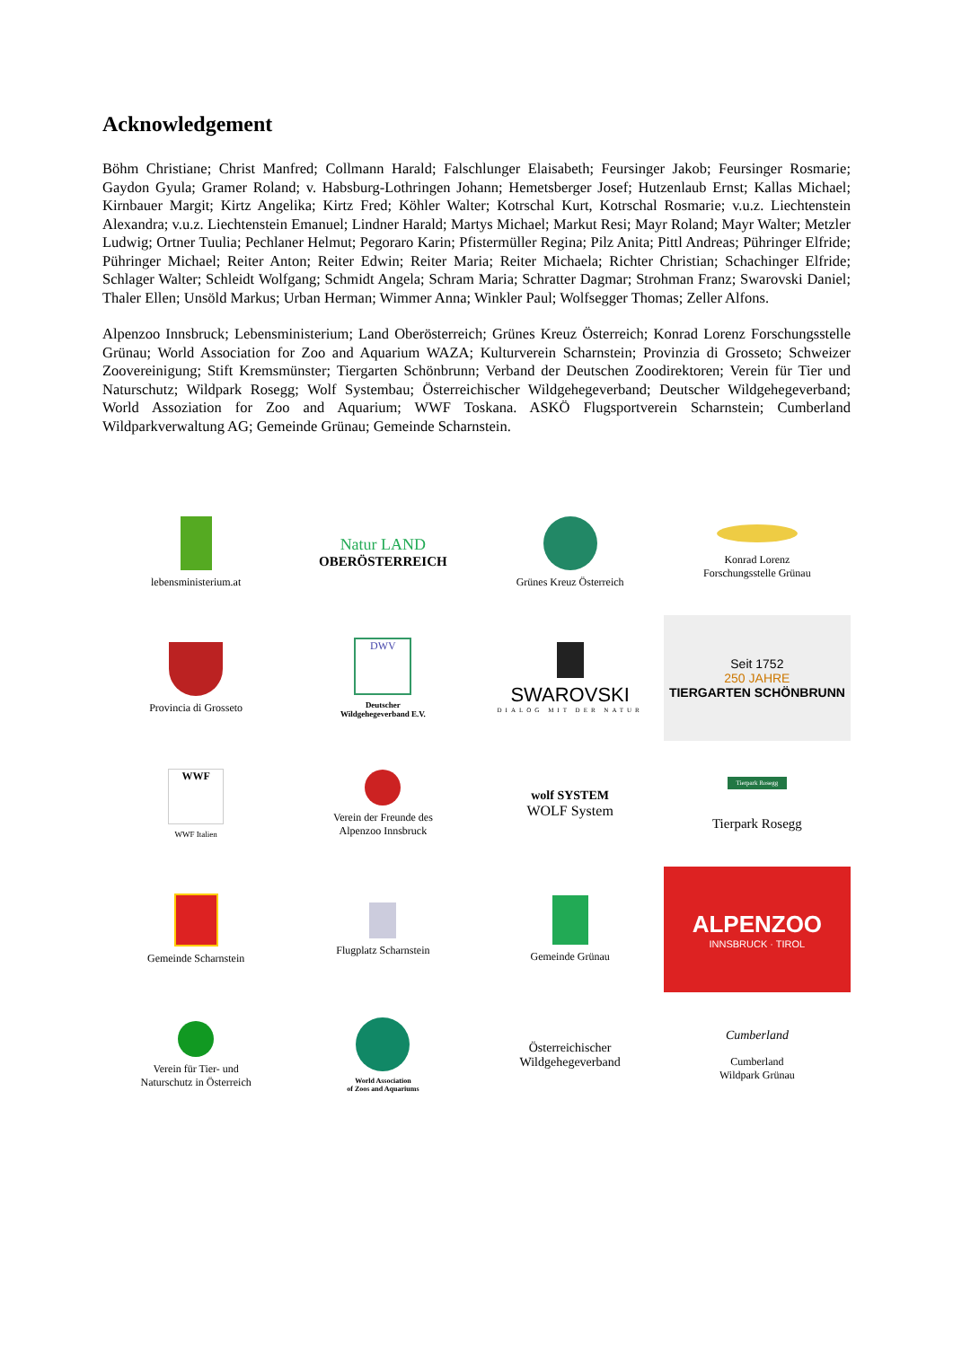Acknowledgement
Böhm Christiane; Christ Manfred; Collmann Harald; Falschlunger Elaisabeth; Feursinger Jakob; Feursinger Rosmarie; Gaydon Gyula; Gramer Roland; v. Habsburg-Lothringen Johann; Hemetsberger Josef; Hutzenlaub Ernst; Kallas Michael; Kirnbauer Margit; Kirtz Angelika; Kirtz Fred; Köhler Walter; Kotrschal Kurt, Kotrschal Rosmarie; v.u.z. Liechtenstein Alexandra; v.u.z. Liechtenstein Emanuel; Lindner Harald; Martys Michael; Markut Resi; Mayr Roland; Mayr Walter; Metzler Ludwig; Ortner Tuulia; Pechlaner Helmut; Pegoraro Karin; Pfistermüller Regina; Pilz Anita; Pittl Andreas; Pühringer Elfride; Pühringer Michael; Reiter Anton; Reiter Edwin; Reiter Maria; Reiter Michaela; Richter Christian; Schachinger Elfride; Schlager Walter; Schleidt Wolfgang; Schmidt Angela; Schram Maria; Schratter Dagmar; Strohman Franz; Swarovski Daniel; Thaler Ellen; Unsöld Markus; Urban Herman; Wimmer Anna; Winkler Paul; Wolfsegger Thomas; Zeller Alfons.
Alpenzoo Innsbruck; Lebensministerium; Land Oberösterreich; Grünes Kreuz Österreich; Konrad Lorenz Forschungsstelle Grünau; World Association for Zoo and Aquarium WAZA; Kulturverein Scharnstein; Provinzia di Grosseto; Schweizer Zoovereinigung; Stift Kremsmünster; Tiergarten Schönbrunn; Verband der Deutschen Zoodirektoren; Verein für Tier und Naturschutz; Wildpark Rosegg; Wolf Systembau; Österreichischer Wildgehegeverband; Deutscher Wildgehegeverband; World Assoziation for Zoo and Aquarium; WWF Toskana. ASKÖ Flugsportverein Scharnstein; Cumberland Wildparkverwaltung AG; Gemeinde Grünau; Gemeinde Scharnstein.
lebensministerium.at
Natur LAND
OBERÖSTERREICH
Grünes Kreuz Österreich
Konrad Lorenz
Forschungsstelle Grünau
Provincia di Grosseto
DWV
Deutscher
Wildgehegeverband E.V.
SWAROVSKI
DIALOG MIT DER NATUR
Seit 1752
250 JAHRE
TIERGARTEN SCHÖNBRUNN
WWF
WWF Italien
Verein der Freunde des
Alpenzoo Innsbruck
wolf SYSTEM
WOLF System
Tierpark Rosegg
Tierpark Rosegg
Gemeinde Scharnstein
Flugplatz Scharnstein
Gemeinde Grünau
ALPENZOO
INNSBRUCK · TIROL
Verein für Tier- und
Naturschutz in Österreich
World Association
of Zoos and Aquariums
Österreichischer
Wildgehegeverband
Cumberland
Cumberland
Wildpark Grünau